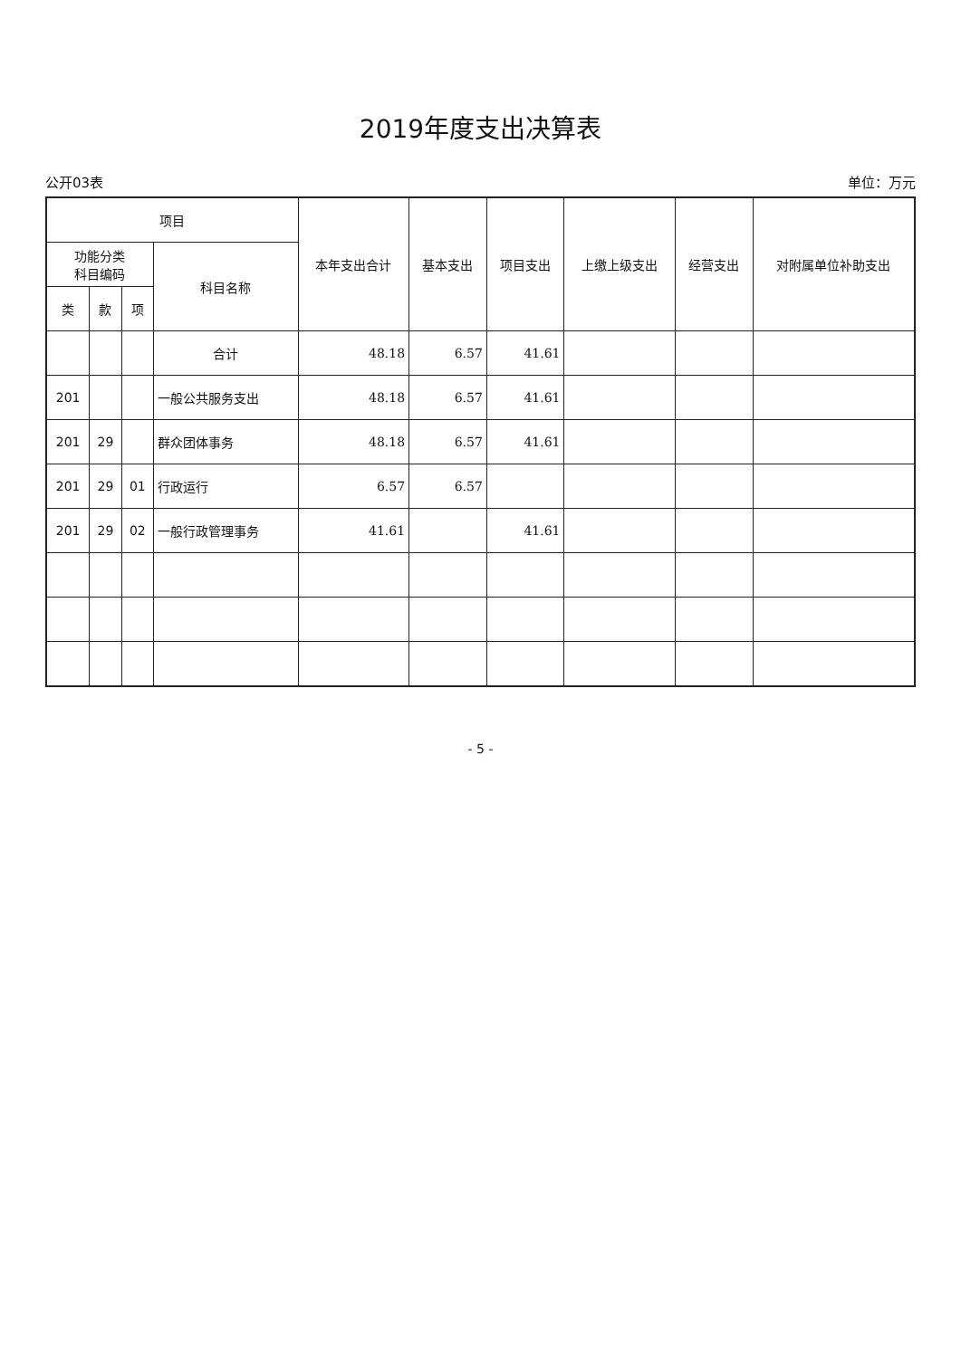2019年度支出决算表
公开03表 单位：万元
| 项目 | | | | 本年支出合计 | 基本支出 | 项目支出 | 上缴上级支出 | 经营支出 | 对附属单位补助支出 |
| --- | --- | --- | --- | --- | --- | --- | --- | --- | --- |
| 功能分类 科目编码 | | | 科目名称 | | | | | | |
| 类 | 款 | 项 | | | | | | | |
| | | | 合计 | 48.18 | 6.57 | 41.61 | | | |
| 201 | | | 一般公共服务支出 | 48.18 | 6.57 | 41.61 | | | |
| 201 | 29 | | 群众团体事务 | 48.18 | 6.57 | 41.61 | | | |
| 201 | 29 | 01 | 行政运行 | 6.57 | 6.57 | | | | |
| 201 | 29 | 02 | 一般行政管理事务 | 41.61 | | 41.61 | | | |
- 5 -